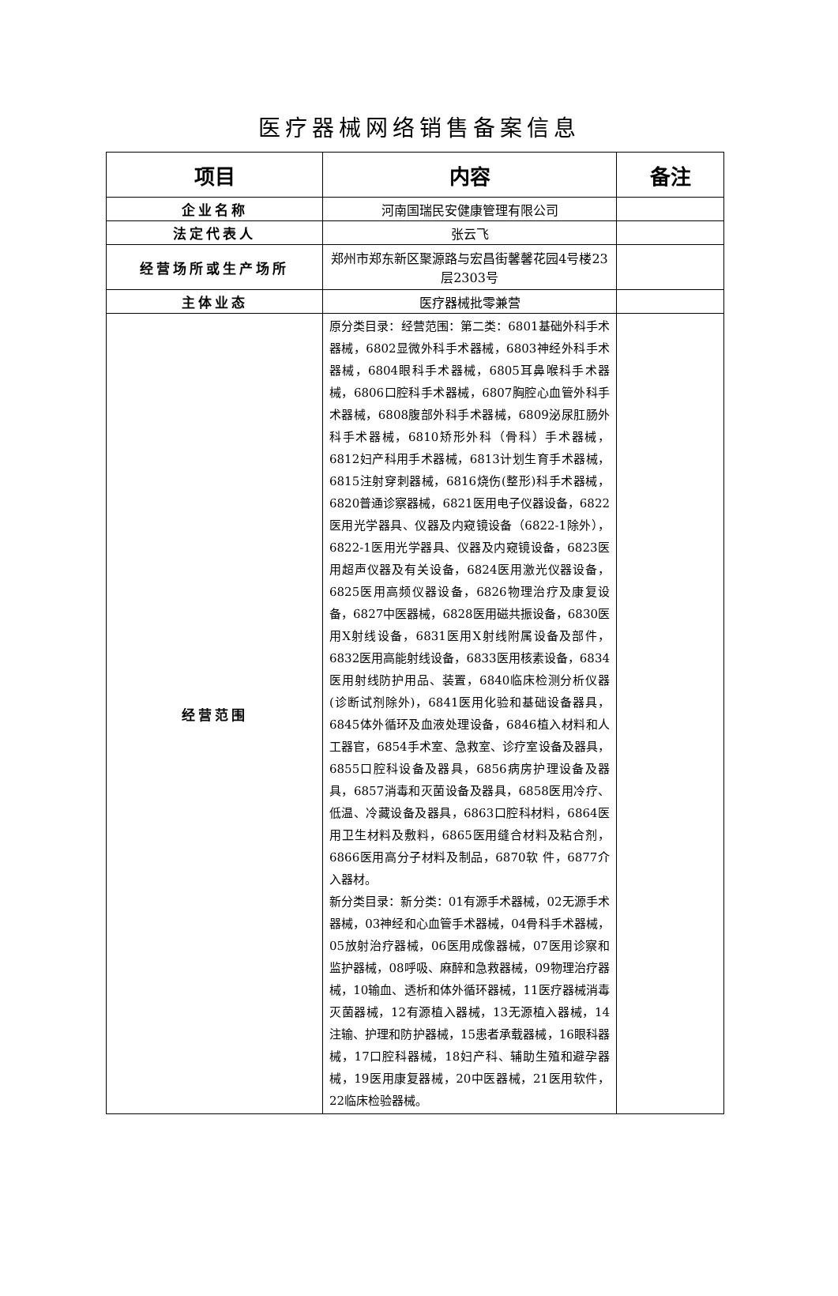医疗器械网络销售备案信息
| 项目 | 内容 | 备注 |
| --- | --- | --- |
| 企业名称 | 河南国瑞民安健康管理有限公司 | |
| 法定代表人 | 张云飞 | |
| 经营场所或生产场所 | 郑州市郑东新区聚源路与宏昌街馨馨花园4号楼23层2303号 | |
| 主体业态 | 医疗器械批零兼营 | |
| 经营范围 | 原分类目录：经营范围：第二类：6801基础外科手术器械，6802显微外科手术器械，6803神经外科手术器械，6804眼科手术器械，6805耳鼻喉科手术器械，6806口腔科手术器械，6807胸腔心血管外科手术器械，6808腹部外科手术器械，6809泌尿肛肠外科手术器械，6810矫形外科（骨科）手术器械，6812妇产科用手术器械，6813计划生育手术器械，6815注射穿刺器械，6816烧伤(整形)科手术器械，6820普通诊察器械，6821医用电子仪器设备，6822医用光学器具、仪器及内窥镜设备（6822-1除外），6822-1医用光学器具、仪器及内窥镜设备，6823医用超声仪器及有关设备，6824医用激光仪器设备，6825医用高频仪器设备，6826物理治疗及康复设备，6827中医器械，6828医用磁共振设备，6830医用X射线设备，6831医用X射线附属设备及部件，6832医用高能射线设备，6833医用核素设备，6834医用射线防护用品、装置，6840临床检测分析仪器(诊断试剂除外)，6841医用化验和基础设备器具，6845体外循环及血液处理设备，6846植入材料和人工器官，6854手术室、急救室、诊疗室设备及器具，6855口腔科设备及器具，6856病房护理设备及器具，6857消毒和灭菌设备及器具，6858医用冷疗、低温、冷藏设备及器具，6863口腔科材料，6864医用卫生材料及敷料，6865医用缝合材料及粘合剂，6866医用高分子材料及制品，6870软 件，6877介入器材。 新分类目录：新分类：01有源手术器械，02无源手术器械，03神经和心血管手术器械，04骨科手术器械，05放射治疗器械，06医用成像器械，07医用诊察和监护器械，08呼吸、麻醉和急救器械，09物理治疗器械，10输血、透析和体外循环器械，11医疗器械消毒灭菌器械，12有源植入器械，13无源植入器械，14注输、护理和防护器械，15患者承载器械，16眼科器械，17口腔科器械，18妇产科、辅助生殖和避孕器械，19医用康复器械，20中医器械，21医用软件，22临床检验器械。 | |